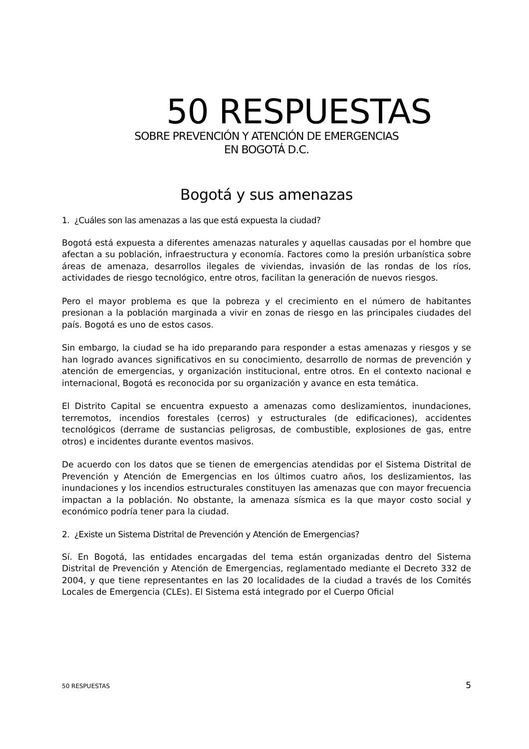50 RESPUESTAS
SOBRE PREVENCIÓN Y ATENCIÓN DE EMERGENCIAS
EN BOGOTÁ D.C.
Bogotá y sus amenazas
1. ¿Cuáles son las amenazas a las que está expuesta la ciudad?
Bogotá está expuesta a diferentes amenazas naturales y aquellas causadas por el hombre que afectan a su población, infraestructura y economía. Factores como la presión urbanística sobre áreas de amenaza, desarrollos ilegales de viviendas, invasión de las rondas de los ríos, actividades de riesgo tecnológico, entre otros, facilitan la generación de nuevos riesgos.
Pero el mayor problema es que la pobreza y el crecimiento en el número de habitantes presionan a la población marginada a vivir en zonas de riesgo en las principales ciudades del país. Bogotá es uno de estos casos.
Sin embargo, la ciudad se ha ido preparando para responder a estas amenazas y riesgos y se han logrado avances significativos en su conocimiento, desarrollo de normas de prevención y atención de emergencias, y organización institucional, entre otros. En el contexto nacional e internacional, Bogotá es reconocida por su organización y avance en esta temática.
El Distrito Capital se encuentra expuesto a amenazas como deslizamientos, inundaciones, terremotos, incendios forestales (cerros) y estructurales (de edificaciones), accidentes tecnológicos (derrame de sustancias peligrosas, de combustible, explosiones de gas, entre otros) e incidentes durante eventos masivos.
De acuerdo con los datos que se tienen de emergencias atendidas por el Sistema Distrital de Prevención y Atención de Emergencias en los últimos cuatro años, los deslizamientos, las inundaciones y los incendios estructurales constituyen las amenazas que con mayor frecuencia impactan a la población. No obstante, la amenaza sísmica es la que mayor costo social y económico podría tener para la ciudad.
2. ¿Existe un Sistema Distrital de Prevención y Atención de Emergencias?
Sí. En Bogotá, las entidades encargadas del tema están organizadas dentro del Sistema Distrital de Prevención y Atención de Emergencias, reglamentado mediante el Decreto 332 de 2004, y que tiene representantes en las 20 localidades de la ciudad a través de los Comités Locales de Emergencia (CLEs). El Sistema está integrado por el Cuerpo Oficial
50 RESPUESTAS 5